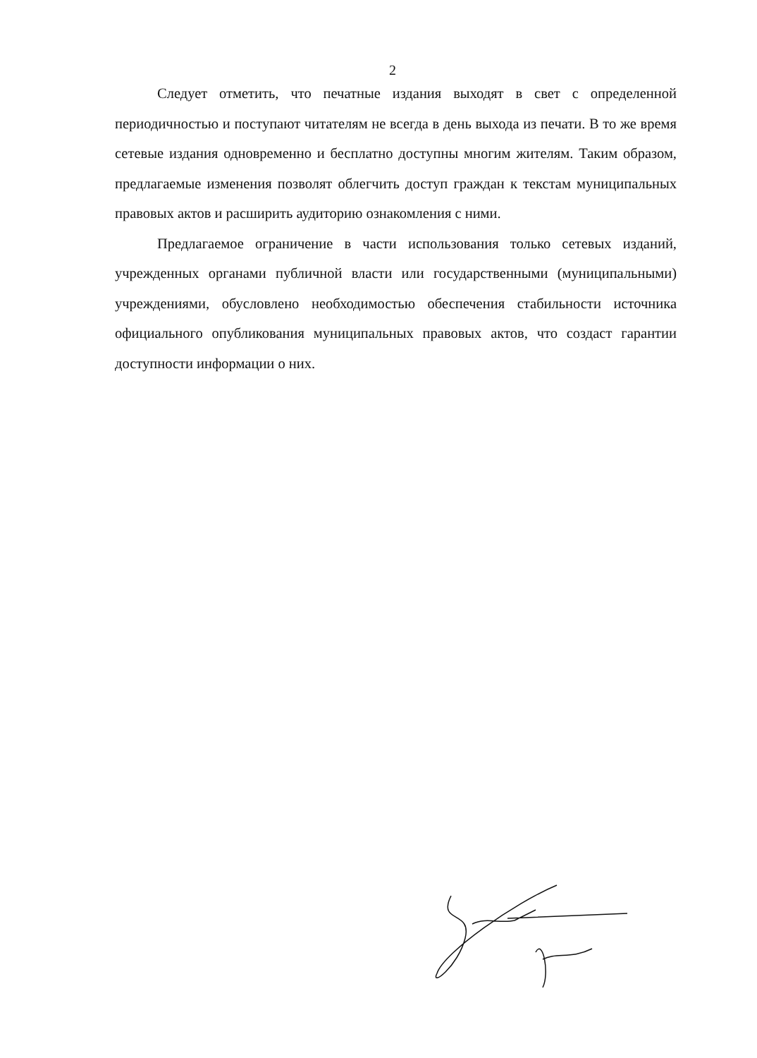2
Следует отметить, что печатные издания выходят в свет с определенной периодичностью и поступают читателям не всегда в день выхода из печати. В то же время сетевые издания одновременно и бесплатно доступны многим жителям. Таким образом, предлагаемые изменения позволят облегчить доступ граждан к текстам муниципальных правовых актов и расширить аудиторию ознакомления с ними.
Предлагаемое ограничение в части использования только сетевых изданий, учрежденных органами публичной власти или государственными (муниципальными) учреждениями, обусловлено необходимостью обеспечения стабильности источника официального опубликования муниципальных правовых актов, что создаст гарантии доступности информации о них.